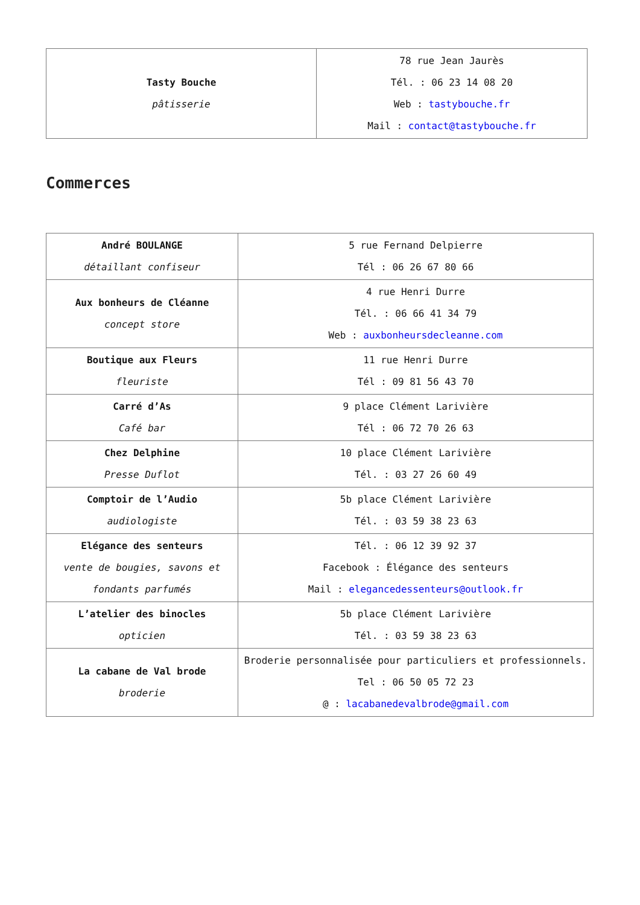| Tasty Bouche pâtisserie | 78 rue Jean Jaurès Tél. : 06 23 14 08 20 Web : tastybouche.fr Mail : contact@tastybouche.fr |
Commerces
| André BOULANGE détaillant confiseur | 5 rue Fernand Delpierre Tél : 06 26 67 80 66 |
| Aux bonheurs de Cléanne concept store | 4 rue Henri Durre Tél. : 06 66 41 34 79 Web : auxbonheursdecleanne.com |
| Boutique aux Fleurs fleuriste | 11 rue Henri Durre Tél : 09 81 56 43 70 |
| Carré d’As Café bar | 9 place Clément Larivière Tél : 06 72 70 26 63 |
| Chez Delphine Presse Duflot | 10 place Clément Larivière Tél. : 03 27 26 60 49 |
| Comptoir de l’Audio audiologiste | 5b place Clément Larivière Tél. : 03 59 38 23 63 |
| Elégance des senteurs vente de bougies, savons et fondants parfumés | Tél. : 06 12 39 92 37 Facebook : Élégance des senteurs Mail : elegancedessenteurs@outlook.fr |
| L’atelier des binocles opticien | 5b place Clément Larivière Tél. : 03 59 38 23 63 |
| La cabane de Val brode broderie | Broderie personnalisée pour particuliers et professionnels. Tel : 06 50 05 72 23 @ : lacabanedevalbrode@gmail.com |